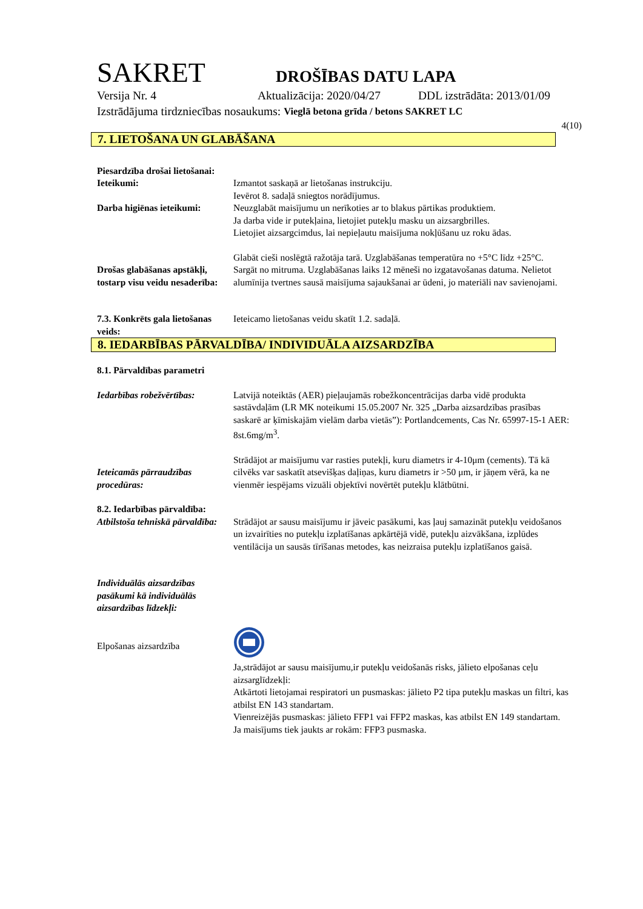SAKRET DROŠĪBAS DATU LAPA
Versija Nr. 4 Aktualizācija: 2020/04/27 DDL izstrādāta: 2013/01/09
Izstrādājuma tirdzniecības nosaukums: Vieglā betona grīda / betons SAKRET LC
4(10)
7. LIETOŠANA UN GLABĀŠANA
Piesardzība drošai lietošanai:
Ieteikumi: Izmantot saskaņā ar lietošanas instrukciju.
Ievērot 8. sadaļā sniegtos norādījumus.
Darba higiēnas ieteikumi:
Neuzglabāt maisījumu un nerīkoties ar to blakus pārtikas produktiem.
Ja darba vide ir putekļaina, lietojiet putekļu masku un aizsargbrilles.
Lietojiet aizsargcimdus, lai nepieļautu maisījuma nokļūšanu uz roku ādas.
Drošas glabāšanas apstākļi, tostarp visu veidu nesaderība:
Glabāt cieši noslēgtā ražotāja tarā. Uzglabāšanas temperatūra no +5°C līdz +25°C. Sargāt no mitruma. Uzglabāšanas laiks 12 mēneši no izgatavošanas datuma. Nelietot alumīnija tvertnes sausā maisījuma sajaukšanai ar ūdeni, jo materiāli nav savienojami.
7.3. Konkrēts gala lietošanas veids:
Ieteicamo lietošanas veidu skatīt 1.2. sadaļā.
8. IEDARBĪBAS PĀRVALDĪBA/ INDIVIDUĀLA AIZSARDZĪBA
8.1. Pārvaldības parametri
Iedarbības robežvērtības:
Latvijā noteiktās (AER) pieļaujamās robežkoncentrācijas darba vidē produkta sastāvdaļām (LR MK noteikumi 15.05.2007 Nr. 325 „Darba aizsardzības prasības saskarē ar ķīmiskajām vielām darba vietās”): Portlandcements, Cas Nr. 65997-15-1 AER: 8st.6mg/m<sup>3</sup>.
Ieteicamās pārraudzības procedūras:
Strādājot ar maisījumu var rasties putekļi, kuru diametrs ir 4-10μm (cements). Tā kā cilvēks var saskatīt atsevišķas daļiņas, kuru diametrs ir >50 μm, ir jāņem vērā, ka ne vienmēr iespējams vizuāli objektīvi novērtēt putekļu klātbūtni.
8.2. Iedarbības pārvaldība:
Atbilstoša tehniskā pārvaldība:
Strādājot ar sausu maisījumu ir jāveic pasākumi, kas ļauj samazināt putekļu veidošanos un izvairīties no putekļu izplatīšanas apkārtējā vidē, putekļu aizvākšana, izplūdes ventilācija un sausās tīrīšanas metodes, kas neizraisa putekļu izplatīšanos gaisā.
Individuālās aizsardzības pasākumi kā individuālās aizsardzības līdzekļi:
Elpošanas aizsardzība
Ja,strādājot ar sausu maisījumu,ir putekļu veidošanās risks, jālieto elpošanas ceļu aizsarglīdzekļi:
Atkārtoti lietojamai respiratori un pusmaskas: jālieto P2 tipa putekļu maskas un filtri, kas atbilst EN 143 standartam.
Vienreizējās pusmaskas: jālieto FFP1 vai FFP2 maskas, kas atbilst EN 149 standartam.
Ja maisījums tiek jaukts ar rokām: FFP3 pusmaska.